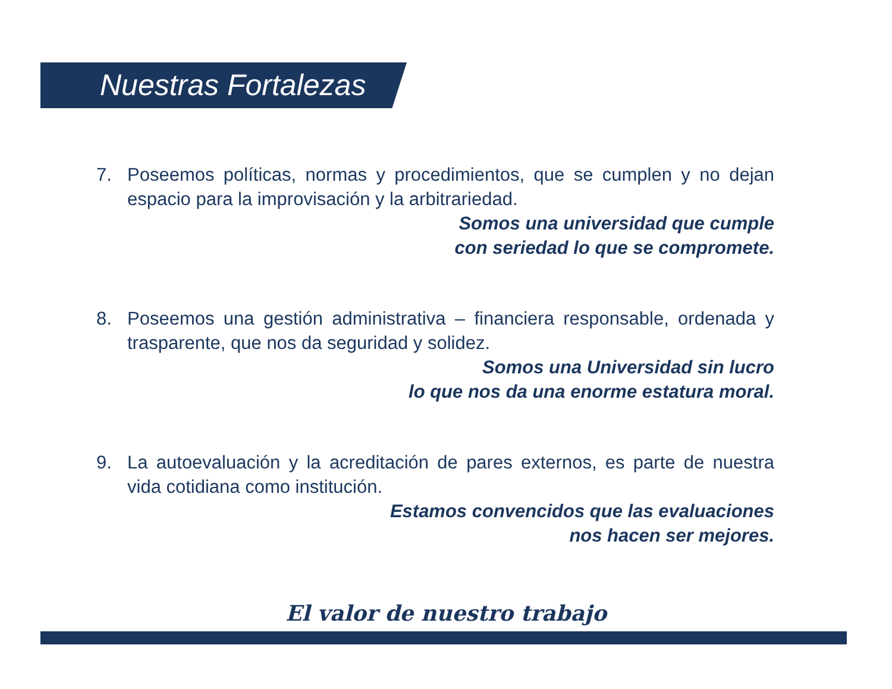Nuestras Fortalezas
7. Poseemos políticas, normas y procedimientos, que se cumplen y no dejan espacio para la improvisación y la arbitrariedad.
Somos una universidad que cumple
con seriedad lo que se compromete.
8. Poseemos una gestión administrativa – financiera responsable, ordenada y trasparente, que nos da seguridad y solidez.
Somos una Universidad sin lucro
lo que nos da una enorme estatura moral.
9. La autoevaluación y la acreditación de pares externos, es parte de nuestra vida cotidiana como institución.
Estamos convencidos que las evaluaciones
nos hacen ser mejores.
El valor de nuestro trabajo